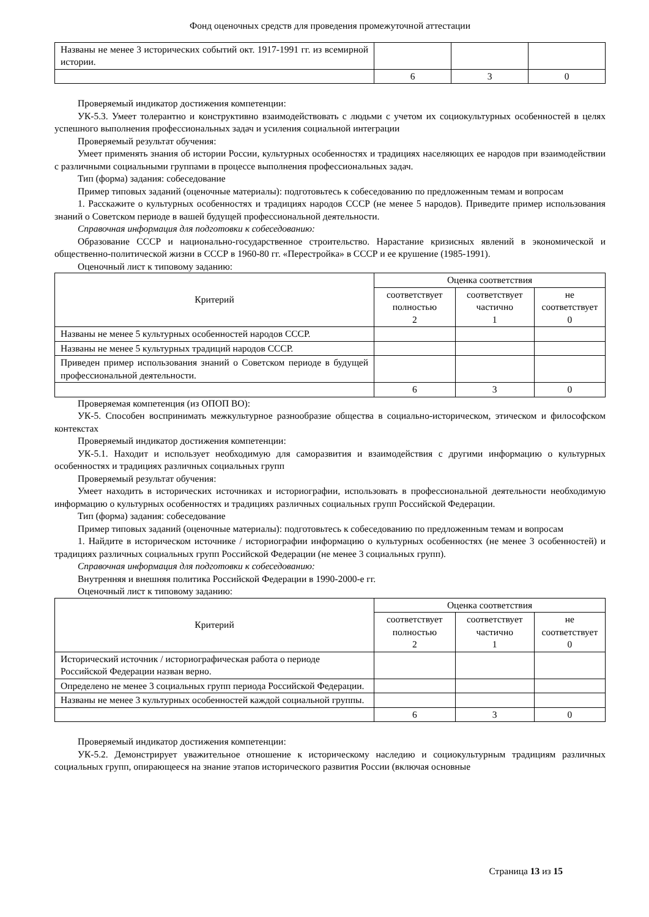Фонд оценочных средств для проведения промежуточной аттестации
| Названы не менее 3 исторических событий окт. 1917-1991 гг. из всемирной истории. | | | |
| | 6 | 3 | 0 |
Проверяемый индикатор достижения компетенции:
УК-5.3. Умеет толерантно и конструктивно взаимодействовать с людьми с учетом их социокультурных особенностей в целях успешного выполнения профессиональных задач и усиления социальной интеграции
Проверяемый результат обучения:
Умеет применять знания об истории России, культурных особенностях и традициях населяющих ее народов при взаимодействии с различными социальными группами в процессе выполнения профессиональных задач.
Тип (форма) задания: собеседование
Пример типовых заданий (оценочные материалы): подготовьтесь к собеседованию по предложенным темам и вопросам
1. Расскажите о культурных особенностях и традициях народов СССР (не менее 5 народов). Приведите пример использования знаний о Советском периоде в вашей будущей профессиональной деятельности.
Справочная информация для подготовки к собеседованию:
Образование СССР и национально-государственное строительство. Нарастание кризисных явлений в экономической и общественно-политической жизни в СССР в 1960-80 гг. «Перестройка» в СССР и ее крушение (1985-1991).
Оценочный лист к типовому заданию:
| Критерий | Оценка соответствия | | |
| --- | --- | --- | --- |
| | соответствует полностью 2 | соответствует частично 1 | не соответствует 0 |
| Названы не менее 5 культурных особенностей народов СССР. | | | |
| Названы не менее 5 культурных традиций народов СССР. | | | |
| Приведен пример использования знаний о Советском периоде в будущей профессиональной деятельности. | | | |
| | 6 | 3 | 0 |
Проверяемая компетенция (из ОПОП ВО):
УК-5. Способен воспринимать межкультурное разнообразие общества в социально-историческом, этическом и философском контекстах
Проверяемый индикатор достижения компетенции:
УК-5.1. Находит и использует необходимую для саморазвития и взаимодействия с другими информацию о культурных особенностях и традициях различных социальных групп
Проверяемый результат обучения:
Умеет находить в исторических источниках и историографии, использовать в профессиональной деятельности необходимую информацию о культурных особенностях и традициях различных социальных групп Российской Федерации.
Тип (форма) задания: собеседование
Пример типовых заданий (оценочные материалы): подготовьтесь к собеседованию по предложенным темам и вопросам
1. Найдите в историческом источнике / историографии информацию о культурных особенностях (не менее 3 особенностей) и традициях различных социальных групп Российской Федерации (не менее 3 социальных групп).
Справочная информация для подготовки к собеседованию:
Внутренняя и внешняя политика Российской Федерации в 1990-2000-е гг.
Оценочный лист к типовому заданию:
| Критерий | Оценка соответствия | | |
| --- | --- | --- | --- |
| | соответствует полностью 2 | соответствует частично 1 | не соответствует 0 |
| Исторический источник / историографическая работа о периоде Российской Федерации назван верно. | | | |
| Определено не менее 3 социальных групп периода Российской Федерации. | | | |
| Названы не менее 3 культурных особенностей каждой социальной группы. | | | |
| | 6 | 3 | 0 |
Проверяемый индикатор достижения компетенции:
УК-5.2. Демонстрирует уважительное отношение к историческому наследию и социокультурным традициям различных социальных групп, опирающееся на знание этапов исторического развития России (включая основные
Страница 13 из 15